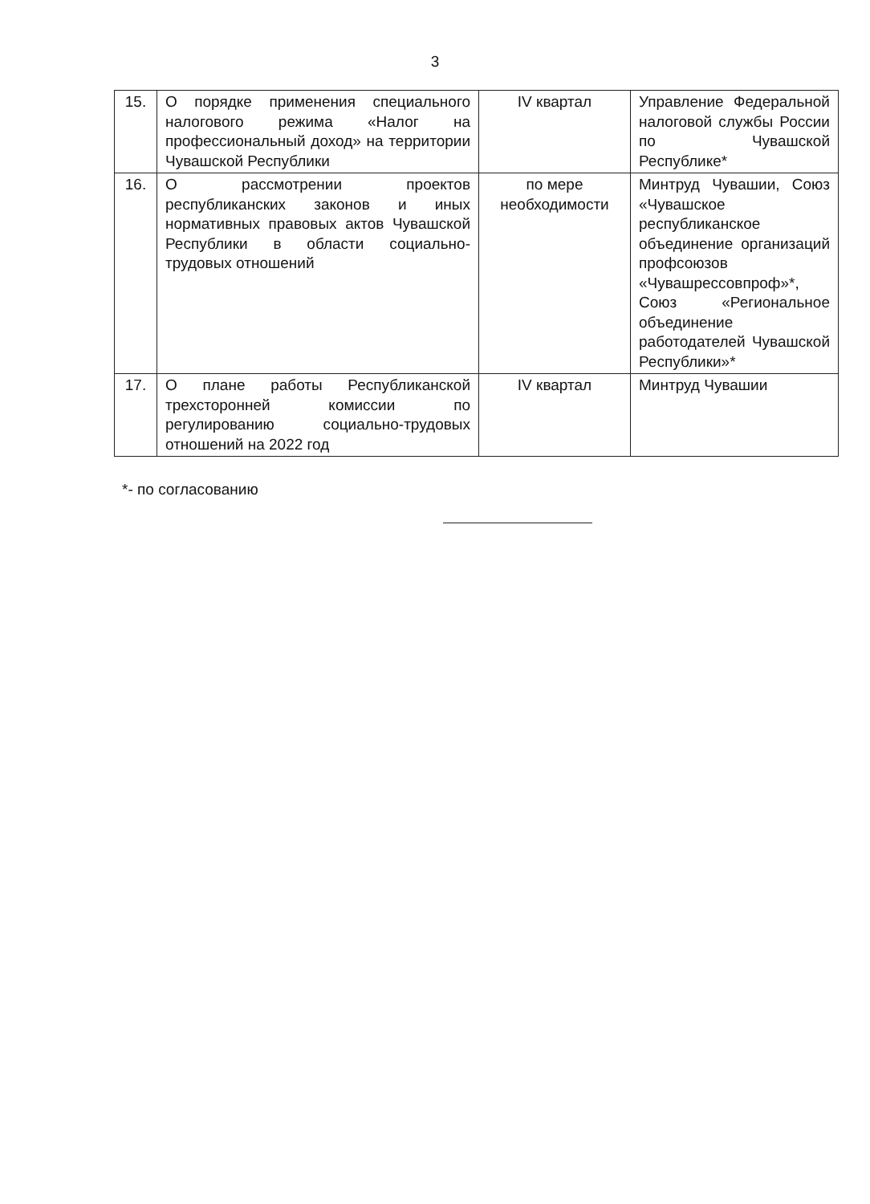3
| 15. | О порядке применения специального налогового режима «Налог на профессиональный доход» на территории Чувашской Республики | IV квартал | Управление Федеральной налоговой службы России по Чувашской Республике* |
| 16. | О рассмотрении проектов республиканских законов и иных нормативных правовых актов Чувашской Республики в области социально-трудовых отношений | по мере необходимости | Минтруд Чувашии, Союз «Чувашское республиканское объединение организаций профсоюзов «Чувашрессовпроф»*, Союз «Региональное объединение работодателей Чувашской Республики»* |
| 17. | О плане работы Республиканской трехсторонней комиссии по регулированию социально-трудовых отношений на 2022 год | IV квартал | Минтруд Чувашии |
*- по согласованию